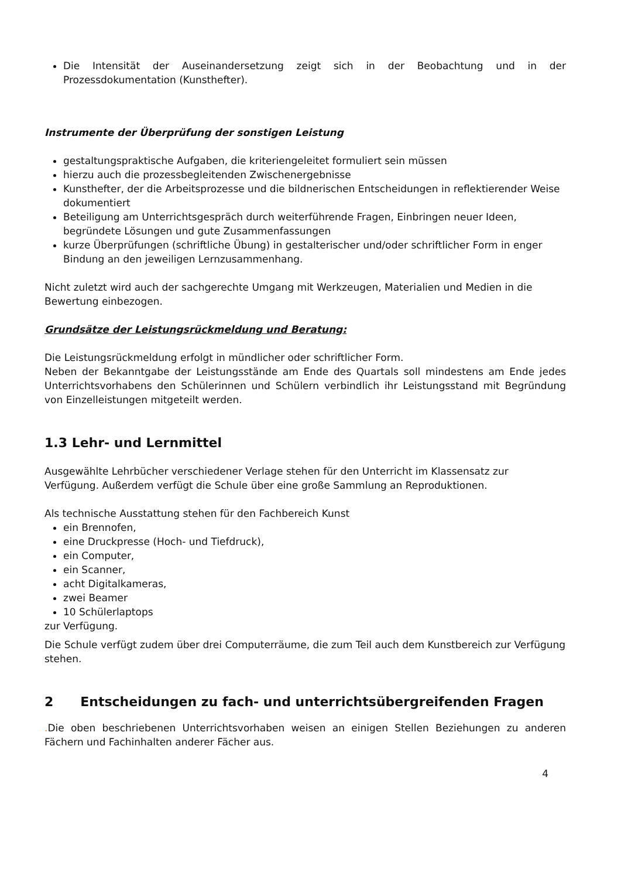Die Intensität der Auseinandersetzung zeigt sich in der Beobachtung und in der Prozessdokumentation (Kunsthefter).
Instrumente der Überprüfung der sonstigen Leistung
gestaltungspraktische Aufgaben, die kriteriengeleitet formuliert sein müssen
hierzu auch die prozessbegleitenden Zwischenergebnisse
Kunsthefter, der die Arbeitsprozesse und die bildnerischen Entscheidungen in reflektierender Weise dokumentiert
Beteiligung am Unterrichtsgespräch durch weiterführende Fragen, Einbringen neuer Ideen, begründete Lösungen und gute Zusammenfassungen
kurze Überprüfungen (schriftliche Übung) in gestalterischer und/oder schriftlicher Form in enger Bindung an den jeweiligen Lernzusammenhang.
Nicht zuletzt wird auch der sachgerechte Umgang mit Werkzeugen, Materialien und Medien in die Bewertung einbezogen.
Grundsätze der Leistungsrückmeldung und Beratung:
Die Leistungsrückmeldung erfolgt in mündlicher oder schriftlicher Form.
Neben der Bekanntgabe der Leistungsstände am Ende des Quartals soll mindestens am Ende jedes Unterrichtsvorhabens den Schülerinnen und Schülern verbindlich ihr Leistungsstand mit Begründung von Einzelleistungen mitgeteilt werden.
1.3 Lehr- und Lernmittel
Ausgewählte Lehrbücher verschiedener Verlage stehen für den Unterricht im Klassensatz zur Verfügung. Außerdem verfügt die Schule über eine große Sammlung an Reproduktionen.
Als technische Ausstattung stehen für den Fachbereich Kunst
ein Brennofen,
eine Druckpresse (Hoch- und Tiefdruck),
ein Computer,
ein Scanner,
acht Digitalkameras,
zwei Beamer
10 Schülerlaptops
zur Verfügung.
Die Schule verfügt zudem über drei Computerräume, die zum Teil auch dem Kunstbereich zur Verfügung stehen.
2 Entscheidungen zu fach- und unterrichtsübergreifenden Fragen
. Die oben beschriebenen Unterrichtsvorhaben weisen an einigen Stellen Beziehungen zu anderen Fächern und Fachinhalten anderer Fächer aus.
4